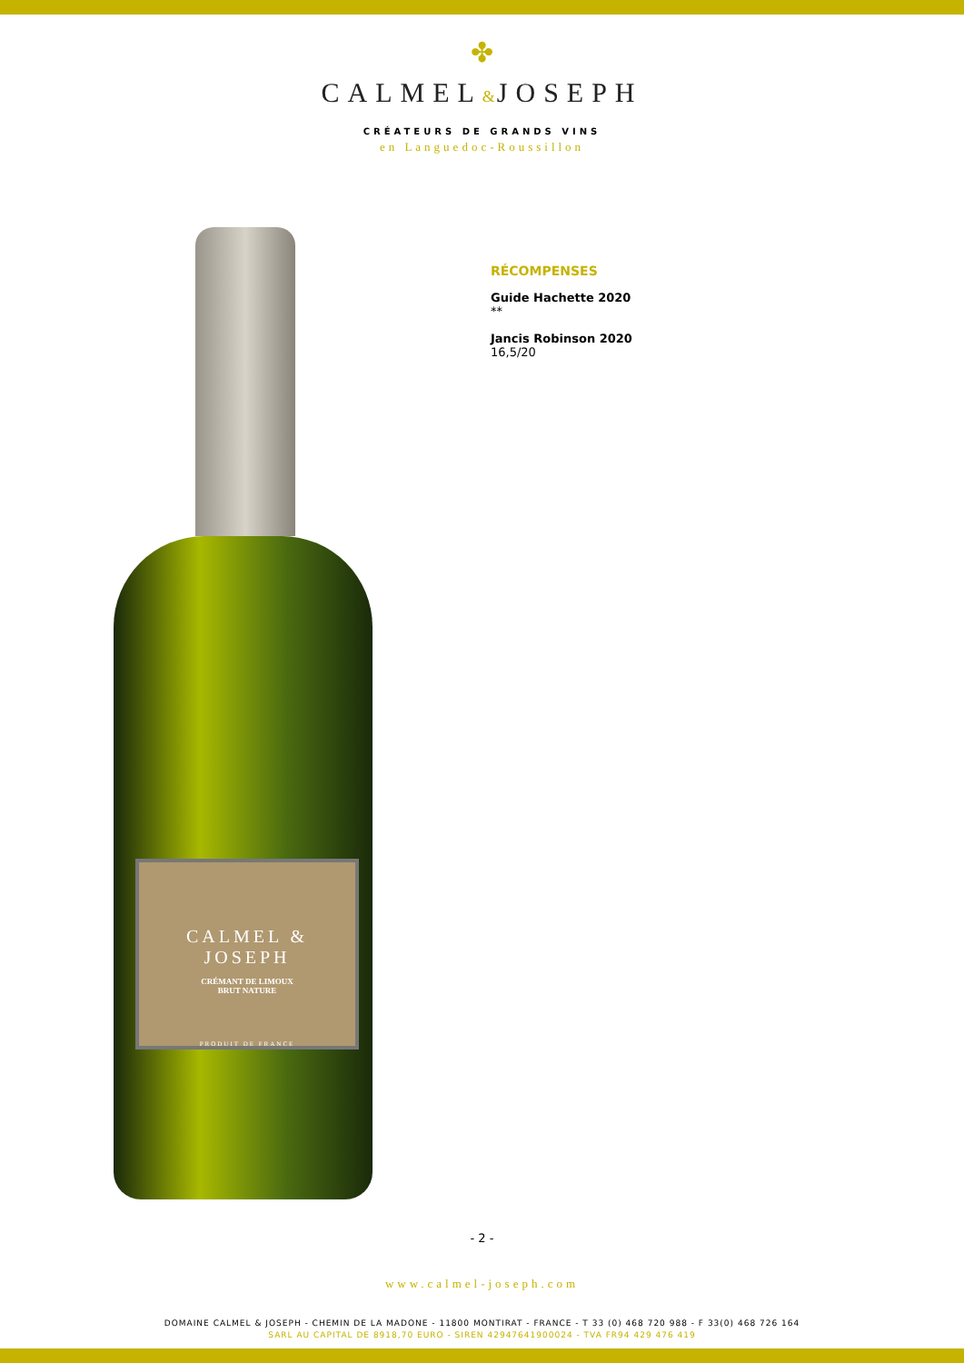✤
CALMEL&JOSEPH
CRÉATEURS DE GRANDS VINS
en Languedoc-Roussillon
CALMEL & JOSEPH
CRÉMANT DE LIMOUX
BRUT NATURE
PRODUIT DE FRANCE
RÉCOMPENSES
Guide Hachette 2020
**
Jancis Robinson 2020
16,5/20
- 2 -
www.calmel-joseph.com
DOMAINE CALMEL & JOSEPH - CHEMIN DE LA MADONE - 11800 MONTIRAT - FRANCE - T 33 (0) 468 720 988 - F 33(0) 468 726 164
SARL AU CAPITAL DE 8918,70 EURO - SIREN 42947641900024 - TVA FR94 429 476 419